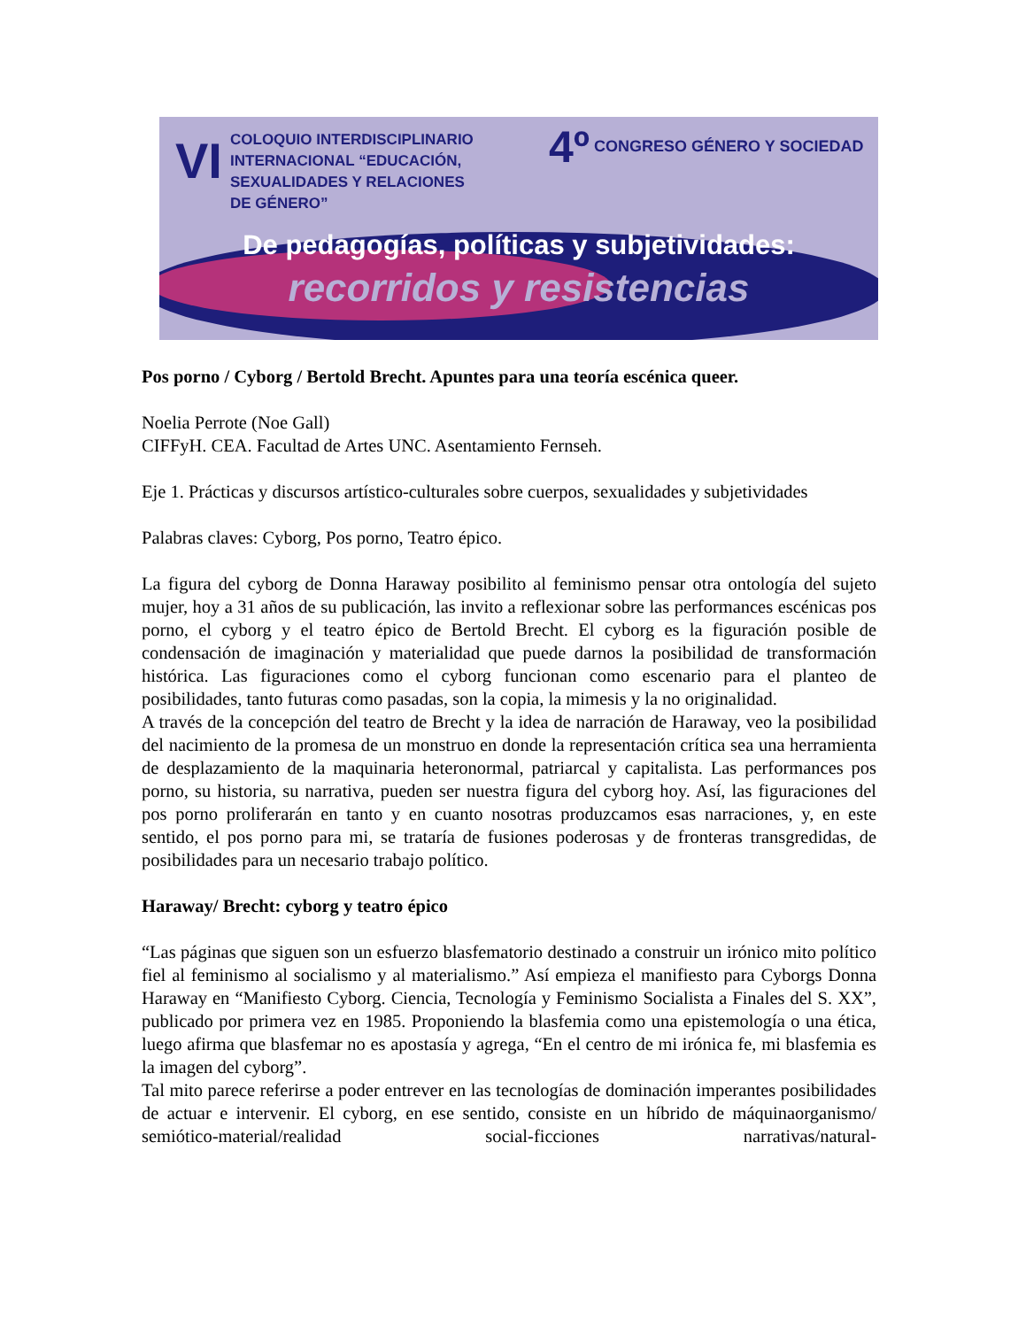VI
COLOQUIO INTERDISCIPLINARIO
INTERNACIONAL “EDUCACIÓN,
SEXUALIDADES Y RELACIONES
DE GÉNERO”
4º CONGRESO GÉNERO Y SOCIEDAD
De pedagogías, políticas y subjetividades:
recorridos y resistencias
Pos porno / Cyborg / Bertold Brecht. Apuntes para una teoría escénica queer.
Noelia Perrote (Noe Gall)
CIFFyH. CEA. Facultad de Artes UNC. Asentamiento Fernseh.
Eje 1. Prácticas y discursos artístico-culturales sobre cuerpos, sexualidades y subjetividades
Palabras claves: Cyborg, Pos porno, Teatro épico.
La figura del cyborg de Donna Haraway posibilito al feminismo pensar otra ontología del sujeto mujer, hoy a 31 años de su publicación, las invito a reflexionar sobre las performances escénicas pos porno, el cyborg y el teatro épico de Bertold Brecht. El cyborg es la figuración posible de condensación de imaginación y materialidad que puede darnos la posibilidad de transformación histórica. Las figuraciones como el cyborg funcionan como escenario para el planteo de posibilidades, tanto futuras como pasadas, son la copia, la mimesis y la no originalidad.
A través de la concepción del teatro de Brecht y la idea de narración de Haraway, veo la posibilidad del nacimiento de la promesa de un monstruo en donde la representación crítica sea una herramienta de desplazamiento de la maquinaria heteronormal, patriarcal y capitalista. Las performances pos porno, su historia, su narrativa, pueden ser nuestra figura del cyborg hoy. Así, las figuraciones del pos porno proliferarán en tanto y en cuanto nosotras produzcamos esas narraciones, y, en este sentido, el pos porno para mi, se trataría de fusiones poderosas y de fronteras transgredidas, de posibilidades para un necesario trabajo político.
Haraway/ Brecht: cyborg y teatro épico
“Las páginas que siguen son un esfuerzo blasfematorio destinado a construir un irónico mito político fiel al feminismo al socialismo y al materialismo.” Así empieza el manifiesto para Cyborgs Donna Haraway en “Manifiesto Cyborg. Ciencia, Tecnología y Feminismo Socialista a Finales del S. XX”, publicado por primera vez en 1985. Proponiendo la blasfemia como una epistemología o una ética, luego afirma que blasfemar no es apostasía y agrega, “En el centro de mi irónica fe, mi blasfemia es la imagen del cyborg”.
Tal mito parece referirse a poder entrever en las tecnologías de dominación imperantes posibilidades de actuar e intervenir. El cyborg, en ese sentido, consiste en un híbrido de máquinaorganismo/ semiótico-material/realidad social-ficciones narrativas/natural-